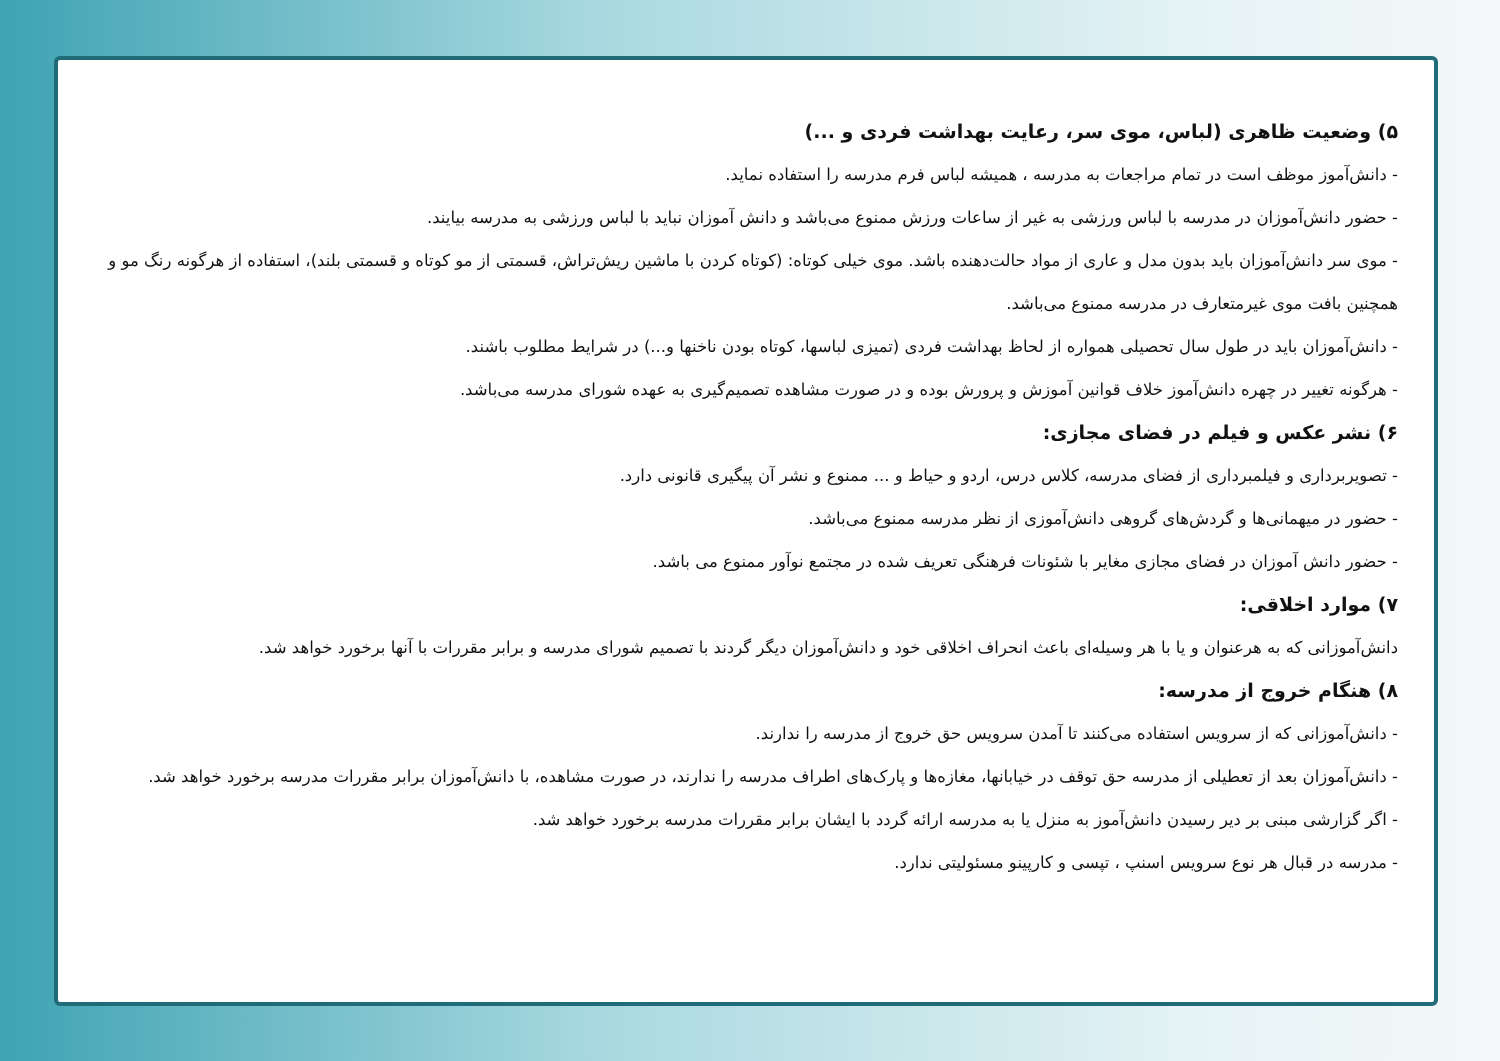۵) وضعیت ظاهری (لباس، موی سر، رعایت بهداشت فردی و ...)
- دانش‌آموز موظف است در تمام مراجعات به مدرسه ، همیشه لباس فرم مدرسه را استفاده نماید.
- حضور دانش‌آموزان در مدرسه با لباس ورزشی به غیر از ساعات ورزش ممنوع می‌باشد و دانش آموزان نباید با لباس ورزشی به مدرسه بیایند.
- موی سر دانش‌آموزان باید بدون مدل و عاری از مواد حالت‌دهنده باشد. موی خیلی کوتاه: (کوتاه کردن با ماشین ریش‌تراش، قسمتی از مو کوتاه و قسمتی بلند)، استفاده از هرگونه رنگ مو و همچنین بافت موی غیرمتعارف در مدرسه ممنوع می‌باشد.
- دانش‌آموزان باید در طول سال تحصیلی همواره از لحاظ بهداشت فردی (تمیزی لباسها، کوتاه بودن ناخنها و...) در شرایط مطلوب باشند.
- هرگونه تغییر در چهره دانش‌آموز خلاف قوانین آموزش و پرورش بوده و در صورت مشاهده تصمیم‌گیری به عهده شورای مدرسه می‌باشد.
۶) نشر عکس و فیلم در فضای مجازی:
- تصویربرداری و فیلمبرداری از فضای مدرسه، کلاس درس، اردو و حیاط و ... ممنوع و نشر آن پیگیری قانونی دارد.
- حضور در میهمانی‌ها و گردش‌های گروهی دانش‌آموزی از نظر مدرسه ممنوع می‌باشد.
- حضور دانش آموزان در فضای مجازی مغایر با شئونات فرهنگی تعریف شده در مجتمع نوآور ممنوع می باشد.
۷) موارد اخلاقی:
دانش‌آموزانی که به هرعنوان و یا با هر وسیله‌ای باعث انحراف اخلاقی خود و دانش‌آموزان دیگر گردند با تصمیم شورای مدرسه و برابر مقررات با آنها برخورد خواهد شد.
۸) هنگام خروج از مدرسه:
- دانش‌آموزانی که از سرویس استفاده می‌کنند تا آمدن سرویس حق خروج از مدرسه را ندارند.
- دانش‌آموزان بعد از تعطیلی از مدرسه حق توقف در خیابانها، مغازه‌ها و پارک‌های اطراف مدرسه را ندارند، در صورت مشاهده، با دانش‌آموزان برابر مقررات مدرسه برخورد خواهد شد.
- اگر گزارشی مبنی بر دیر رسیدن دانش‌آموز به منزل یا به مدرسه ارائه گردد با ایشان برابر مقررات مدرسه برخورد خواهد شد.
- مدرسه در قبال هر نوع سرویس اسنپ ، تپسی و کارپینو مسئولیتی ندارد.